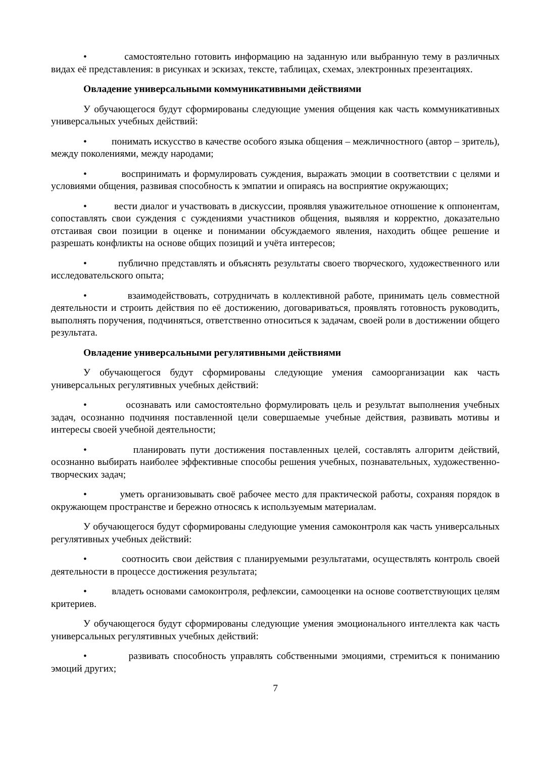• самостоятельно готовить информацию на заданную или выбранную тему в различных видах её представления: в рисунках и эскизах, тексте, таблицах, схемах, электронных презентациях.
Овладение универсальными коммуникативными действиями
У обучающегося будут сформированы следующие умения общения как часть коммуникативных универсальных учебных действий:
• понимать искусство в качестве особого языка общения – межличностного (автор – зритель), между поколениями, между народами;
• воспринимать и формулировать суждения, выражать эмоции в соответствии с целями и условиями общения, развивая способность к эмпатии и опираясь на восприятие окружающих;
• вести диалог и участвовать в дискуссии, проявляя уважительное отношение к оппонентам, сопоставлять свои суждения с суждениями участников общения, выявляя и корректно, доказательно отстаивая свои позиции в оценке и понимании обсуждаемого явления, находить общее решение и разрешать конфликты на основе общих позиций и учёта интересов;
• публично представлять и объяснять результаты своего творческого, художественного или исследовательского опыта;
• взаимодействовать, сотрудничать в коллективной работе, принимать цель совместной деятельности и строить действия по её достижению, договариваться, проявлять готовность руководить, выполнять поручения, подчиняться, ответственно относиться к задачам, своей роли в достижении общего результата.
Овладение универсальными регулятивными действиями
У обучающегося будут сформированы следующие умения самоорганизации как часть универсальных регулятивных учебных действий:
• осознавать или самостоятельно формулировать цель и результат выполнения учебных задач, осознанно подчиняя поставленной цели совершаемые учебные действия, развивать мотивы и интересы своей учебной деятельности;
• планировать пути достижения поставленных целей, составлять алгоритм действий, осознанно выбирать наиболее эффективные способы решения учебных, познавательных, художественно-творческих задач;
• уметь организовывать своё рабочее место для практической работы, сохраняя порядок в окружающем пространстве и бережно относясь к используемым материалам.
У обучающегося будут сформированы следующие умения самоконтроля как часть универсальных регулятивных учебных действий:
• соотносить свои действия с планируемыми результатами, осуществлять контроль своей деятельности в процессе достижения результата;
• владеть основами самоконтроля, рефлексии, самооценки на основе соответствующих целям критериев.
У обучающегося будут сформированы следующие умения эмоционального интеллекта как часть универсальных регулятивных учебных действий:
• развивать способность управлять собственными эмоциями, стремиться к пониманию эмоций других;
7